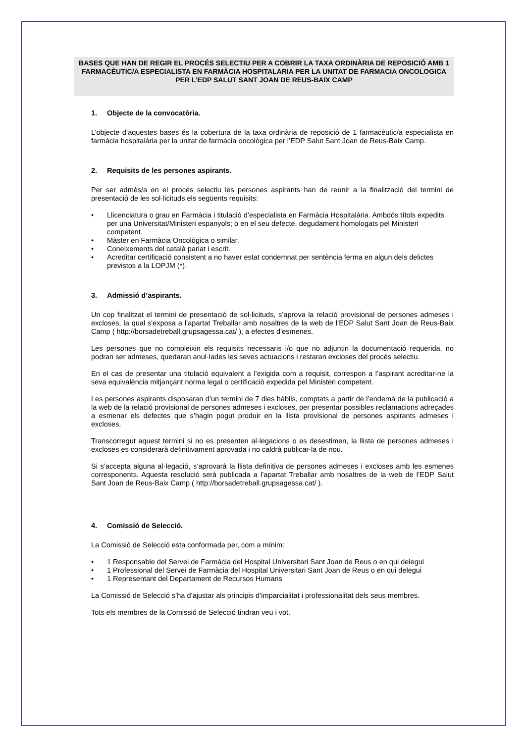BASES QUE HAN DE REGIR EL PROCÉS SELECTIU PER A COBRIR LA TAXA ORDINÀRIA DE REPOSICIÓ AMB 1 FARMACÈUTIC/A ESPECIALISTA EN FARMÀCIA HOSPITALARIA PER LA UNITAT DE FARMACIA ONCOLOGICA PER L’EDP SALUT SANT JOAN DE REUS-BAIX CAMP
1. Objecte de la convocatòria.
L’objecte d’aquestes bases és la cobertura de la taxa ordinària de reposició de 1 farmacèutic/a especialista en farmàcia hospitalària per la unitat de farmàcia oncològica per l’EDP Salut Sant Joan de Reus-Baix Camp.
2. Requisits de les persones aspirants.
Per ser admès/a en el procés selectiu les persones aspirants han de reunir a la finalització del termini de presentació de les sol·licituds els següents requisits:
• Llicenciatura o grau en Farmàcia i titulació d’especialista en Farmàcia Hospitalària. Ambdós títols expedits per una Universitat/Ministeri espanyols; o en el seu defecte, degudament homologats pel Ministeri competent.
• Màster en Farmàcia Oncològica o similar.
• Coneixements del català parlat i escrit.
• Acreditar certificació consistent a no haver estat condemnat per sentència ferma en algun dels delictes previstos a la LOPJM (*).
3. Admissió d’aspirants.
Un cop finalitzat el termini de presentació de sol·licituds, s’aprova la relació provisional de persones admeses i excloses, la qual s'exposa a l’apartat Treballar amb nosaltres de la web de l’EDP Salut Sant Joan de Reus-Baix Camp ( http://borsadetreball.grupsagessa.cat/ ), a efectes d’esmenes.
Les persones que no compleixin els requisits necessaris i/o que no adjuntin la documentació requerida, no podran ser admeses, quedaran anul·lades les seves actuacions i restaran excloses del procés selectiu.
En el cas de presentar una titulació equivalent a l’exigida com a requisit, correspon a l’aspirant acreditar-ne la seva equivalència mitjançant norma legal o certificació expedida pel Ministeri competent.
Les persones aspirants disposaran d’un termini de 7 dies hàbils, comptats a partir de l’endemà de la publicació a la web de la relació provisional de persones admeses i excloses, per presentar possibles reclamacions adreçades a esmenar els defectes que s’hagin pogut produir en la llista provisional de persones aspirants admeses i excloses.
Transcorregut aquest termini si no es presenten al·legacions o es desestimen, la llista de persones admeses i excloses es considerarà definitivament aprovada i no caldrà publicar-la de nou.
Si s’accepta alguna al·legació, s’aprovarà la llista definitiva de persones admeses i excloses amb les esmenes corresponents. Aquesta resolució serà publicada a l’apartat Treballar amb nosaltres de la web de l’EDP Salut Sant Joan de Reus-Baix Camp ( http://borsadetreball.grupsagessa.cat/ ).
4. Comissió de Selecció.
La Comissió de Selecció esta conformada per, com a mínim:
• 1 Responsable del Servei de Farmàcia del Hospital Universitari Sant Joan de Reus o en qui delegui
• 1 Professional del Servei de Farmàcia del Hospital Universitari Sant Joan de Reus o en qui delegui
• 1 Representant del Departament de Recursos Humans
La Comissió de Selecció s’ha d’ajustar als principis d’imparcialitat i professionalitat dels seus membres.
Tots els membres de la Comissió de Selecció tindran veu i vot.